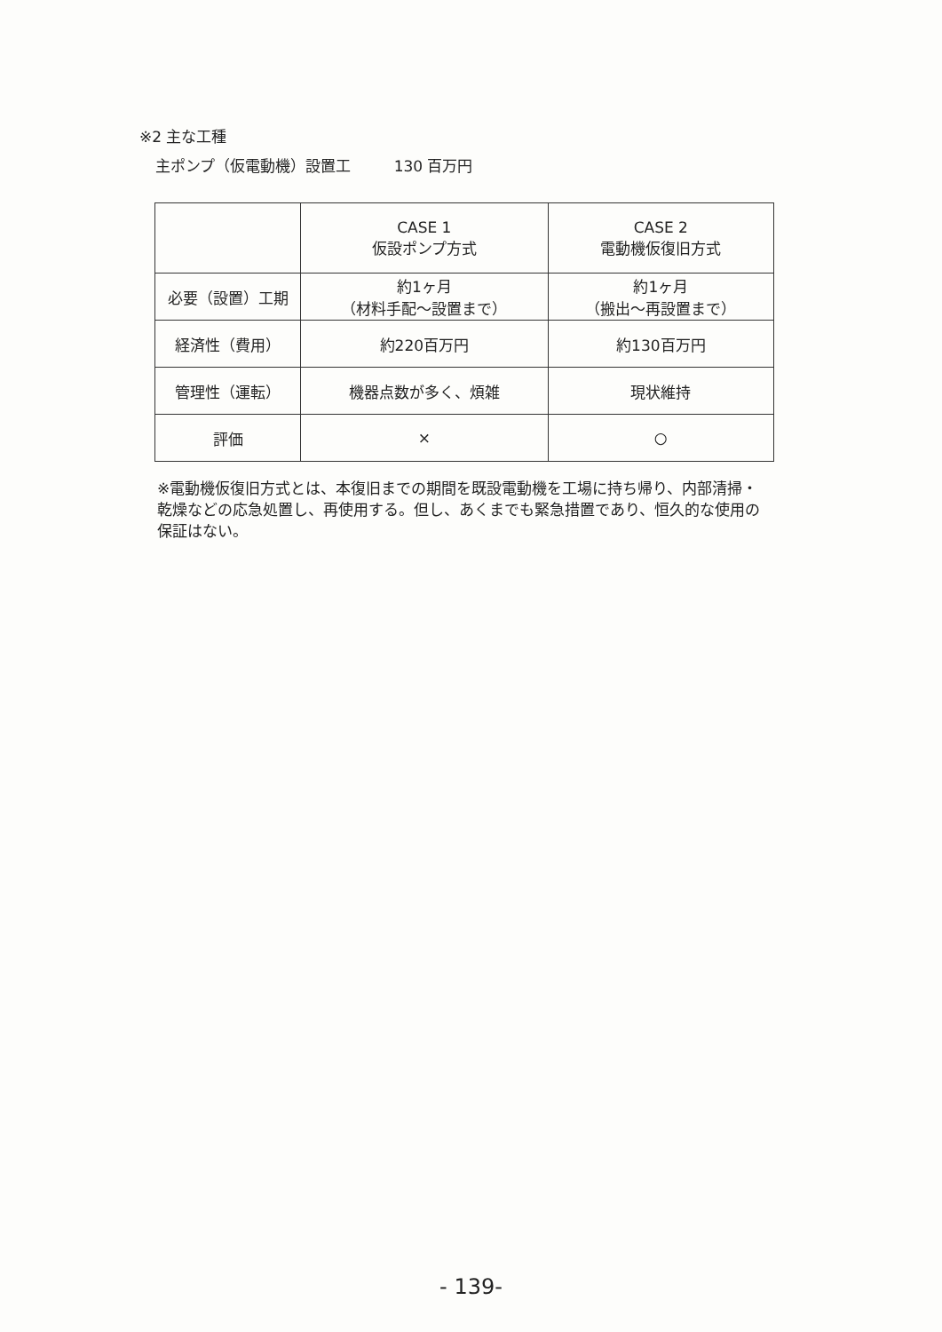※2 主な工種
主ポンプ（仮電動機）設置工 130 百万円
| | CASE 1 仮設ポンプ方式 | CASE 2 電動機仮復旧方式 |
| 必要（設置）工期 | 約1ヶ月 （材料手配～設置まで） | 約1ヶ月 （搬出～再設置まで） |
| 経済性（費用） | 約220百万円 | 約130百万円 |
| 管理性（運転） | 機器点数が多く、煩雑 | 現状維持 |
| 評価 | × | ○ |
※電動機仮復旧方式とは、本復旧までの期間を既設電動機を工場に持ち帰り、内部清掃・乾燥などの応急処置し、再使用する。但し、あくまでも緊急措置であり、恒久的な使用の保証はない。
- 139-